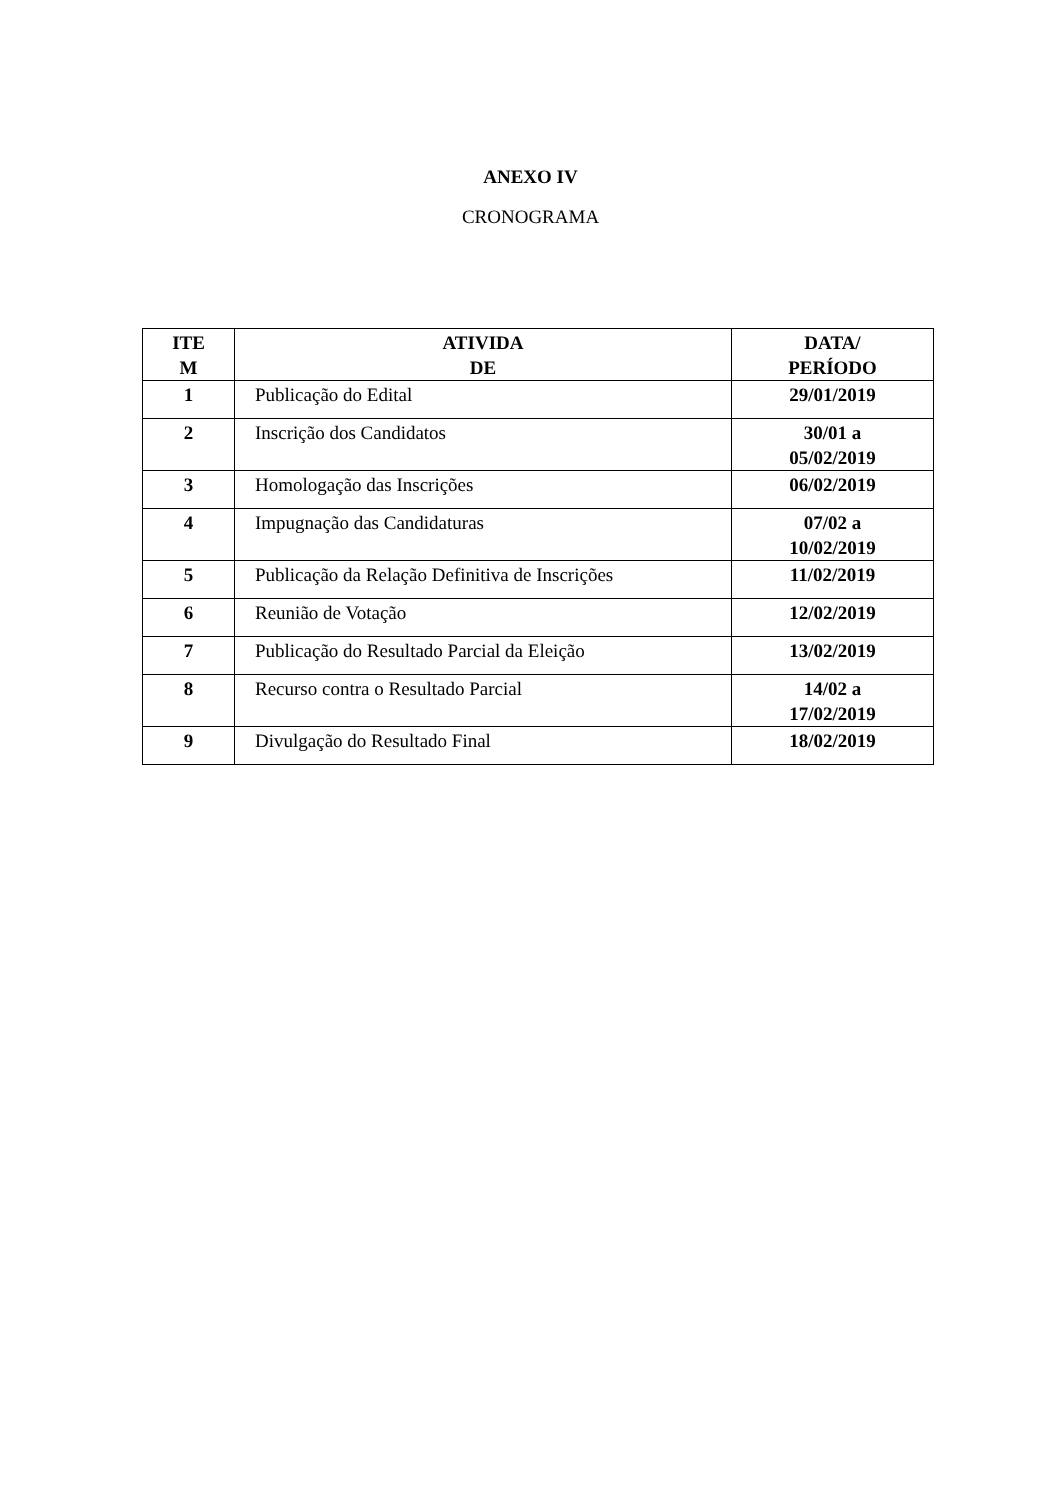ANEXO IV
CRONOGRAMA
| ITE M | ATIVIDA DE | DATA/ PERÍODO |
| --- | --- | --- |
| 1 | Publicação do Edital | 29/01/2019 |
| 2 | Inscrição dos Candidatos | 30/01 a 05/02/2019 |
| 3 | Homologação das Inscrições | 06/02/2019 |
| 4 | Impugnação das Candidaturas | 07/02 a 10/02/2019 |
| 5 | Publicação da Relação Definitiva de Inscrições | 11/02/2019 |
| 6 | Reunião de Votação | 12/02/2019 |
| 7 | Publicação do Resultado Parcial da Eleição | 13/02/2019 |
| 8 | Recurso contra o Resultado Parcial | 14/02 a 17/02/2019 |
| 9 | Divulgação do Resultado Final | 18/02/2019 |